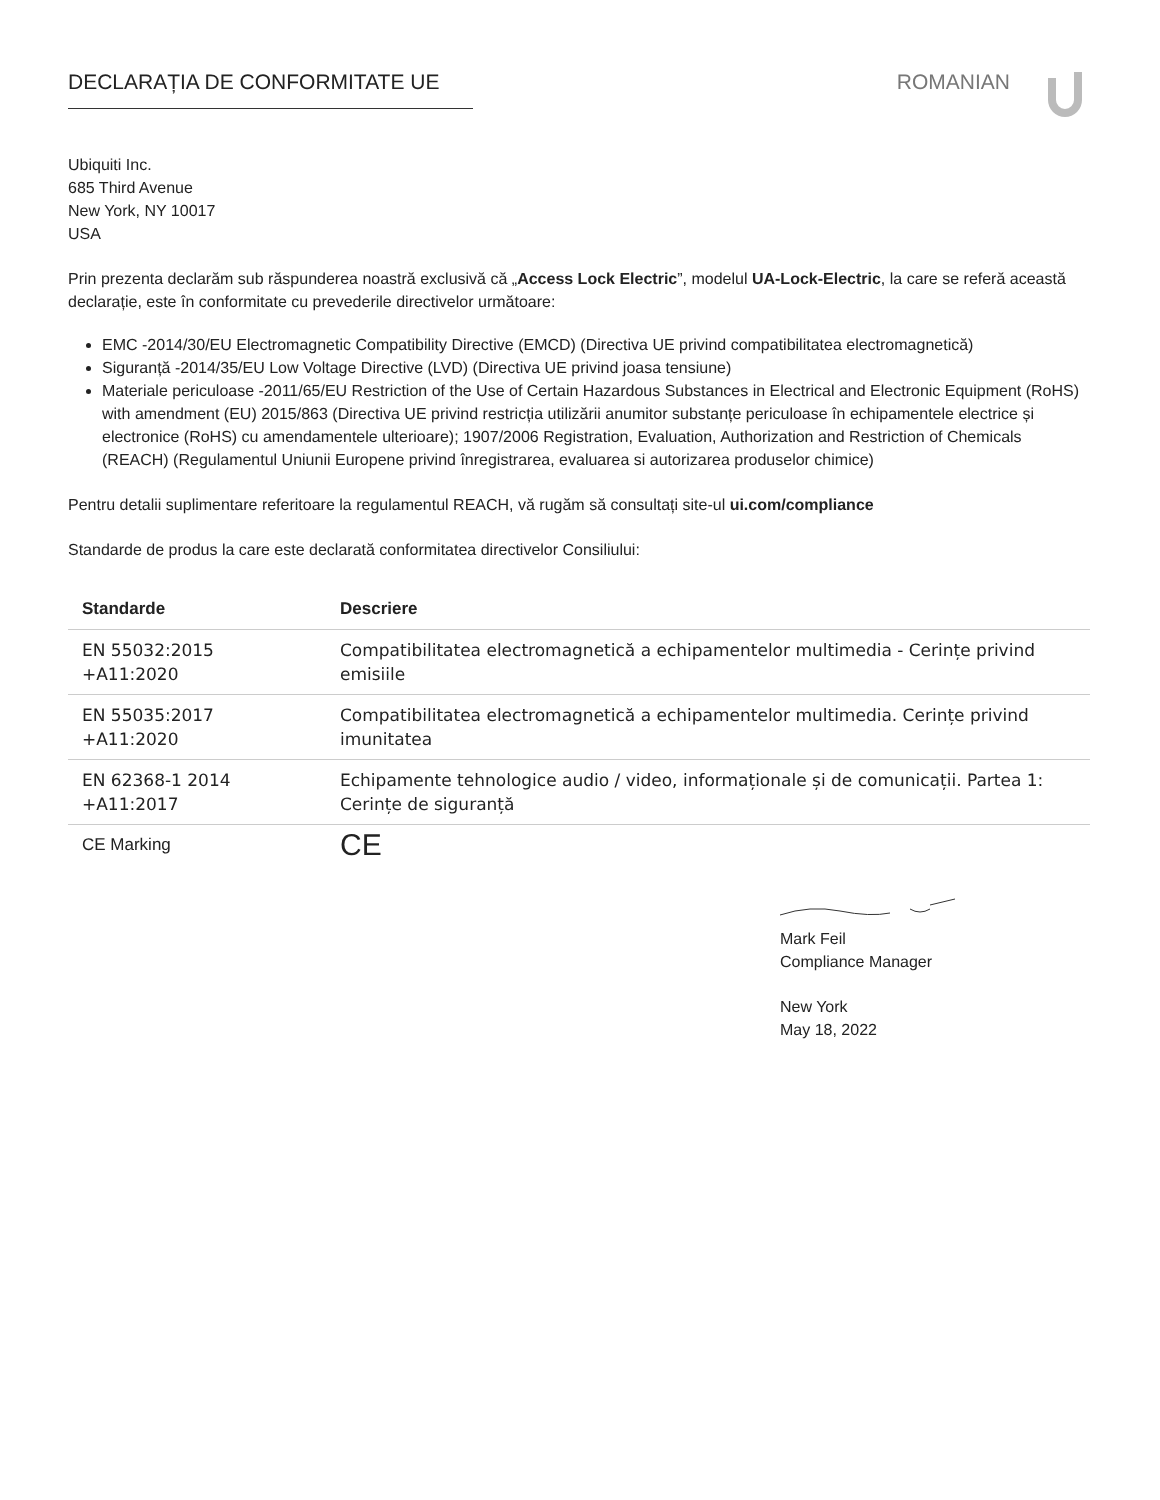DECLARAȚIA DE CONFORMITATE UE ROMANIAN
Ubiquiti Inc.
685 Third Avenue
New York, NY 10017
USA
Prin prezenta declarăm sub răspunderea noastră exclusivă că „Access Lock Electric”, modelul UA-Lock-Electric, la care se referă această declarație, este în conformitate cu prevederile directivelor următoare:
EMC -2014/30/EU Electromagnetic Compatibility Directive (EMCD) (Directiva UE privind compatibilitatea electromagnetică)
Siguranță -2014/35/EU Low Voltage Directive (LVD) (Directiva UE privind joasa tensiune)
Materiale periculoase -2011/65/EU Restriction of the Use of Certain Hazardous Substances in Electrical and Electronic Equipment (RoHS) with amendment (EU) 2015/863 (Directiva UE privind restricția utilizării anumitor substanțe periculoase în echipamentele electrice și electronice (RoHS) cu amendamentele ulterioare); 1907/2006 Registration, Evaluation, Authorization and Restriction of Chemicals (REACH) (Regulamentul Uniunii Europene privind înregistrarea, evaluarea si autorizarea produselor chimice)
Pentru detalii suplimentare referitoare la regulamentul REACH, vă rugăm să consultați site-ul ui.com/compliance
Standarde de produs la care este declarată conformitatea directivelor Consiliului:
| Standarde | Descriere |
| --- | --- |
| EN 55032:2015 +A11:2020 | Compatibilitatea electromagnetică a echipamentelor multimedia - Cerințe privind emisiile |
| EN 55035:2017 +A11:2020 | Compatibilitatea electromagnetică a echipamentelor multimedia. Cerințe privind imunitatea |
| EN 62368-1 2014 +A11:2017 | Echipamente tehnologice audio / video, informaționale și de comunicații. Partea 1: Cerințe de siguranță |
| CE Marking | CE |
Mark Feil
Compliance Manager
New York
May 18, 2022